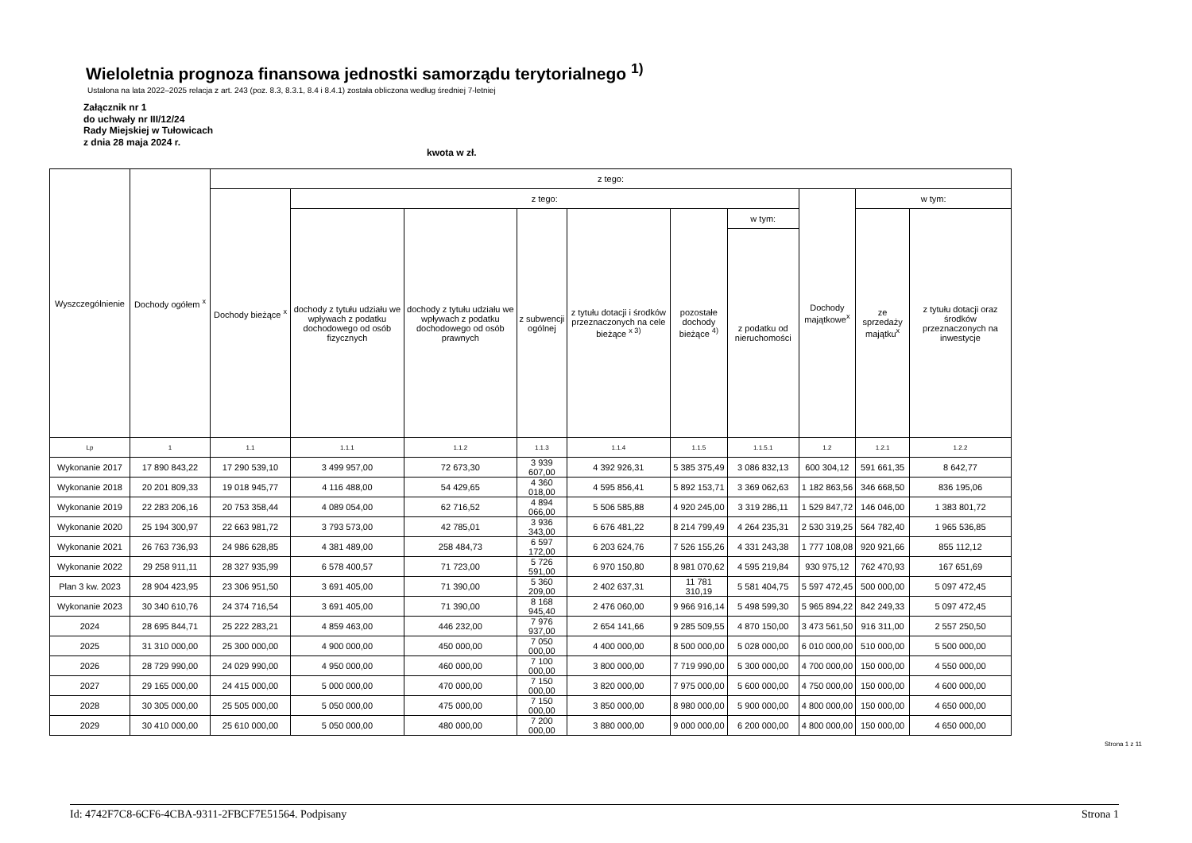Wieloletnia prognoza finansowa jednostki samorządu terytorialnego <sup>1)</sup>
Ustalona na lata 2022–2025 relacja z art. 243 (poz. 8.3, 8.3.1, 8.4 i 8.4.1) została obliczona według średniej 7-letniej
Załącznik nr 1
do uchwały nr III/12/24
Rady Miejskiej w Tułowicach
z dnia 28 maja 2024 r.
kwota w zł.
| Wyszczególnienie | Dochody ogółem <sup>x</sup> | z tego: | | | | | | | | | |
| --- | --- | --- | --- | --- | --- | --- | --- | --- | --- | --- | --- |
| | | Dochody bieżące <sup>x</sup> | z tego: | | | | | | Dochody majątkowe<sup>x</sup> | w tym: | |
| | | | dochody z tytułu udziału we wpływach z podatku dochodowego od osób fizycznych | dochody z tytułu udziału we wpływach z podatku dochodowego od osób prawnych | z subwencji ogólnej | z tytułu dotacji i środków przeznaczonych na cele bieżące <sup>x 3)</sup> | pozostałe dochody bieżące <sup>4)</sup> | w tym: | | ze sprzedaży majątku<sup>x</sup> | z tytułu dotacji oraz środków przeznaczonych na inwestycje |
| | | | | | | | | z podatku od nieruchomości | | | |
| Lp | 1 | 1.1 | 1.1.1 | 1.1.2 | 1.1.3 | 1.1.4 | 1.1.5 | 1.1.5.1 | 1.2 | 1.2.1 | 1.2.2 |
| Wykonanie 2017 | 17 890 843,22 | 17 290 539,10 | 3 499 957,00 | 72 673,30 | 3 939 607,00 | 4 392 926,31 | 5 385 375,49 | 3 086 832,13 | 600 304,12 | 591 661,35 | 8 642,77 |
| Wykonanie 2018 | 20 201 809,33 | 19 018 945,77 | 4 116 488,00 | 54 429,65 | 4 360 018,00 | 4 595 856,41 | 5 892 153,71 | 3 369 062,63 | 1 182 863,56 | 346 668,50 | 836 195,06 |
| Wykonanie 2019 | 22 283 206,16 | 20 753 358,44 | 4 089 054,00 | 62 716,52 | 4 894 066,00 | 5 506 585,88 | 4 920 245,00 | 3 319 286,11 | 1 529 847,72 | 146 046,00 | 1 383 801,72 |
| Wykonanie 2020 | 25 194 300,97 | 22 663 981,72 | 3 793 573,00 | 42 785,01 | 3 936 343,00 | 6 676 481,22 | 8 214 799,49 | 4 264 235,31 | 2 530 319,25 | 564 782,40 | 1 965 536,85 |
| Wykonanie 2021 | 26 763 736,93 | 24 986 628,85 | 4 381 489,00 | 258 484,73 | 6 597 172,00 | 6 203 624,76 | 7 526 155,26 | 4 331 243,38 | 1 777 108,08 | 920 921,66 | 855 112,12 |
| Wykonanie 2022 | 29 258 911,11 | 28 327 935,99 | 6 578 400,57 | 71 723,00 | 5 726 591,00 | 6 970 150,80 | 8 981 070,62 | 4 595 219,84 | 930 975,12 | 762 470,93 | 167 651,69 |
| Plan 3 kw. 2023 | 28 904 423,95 | 23 306 951,50 | 3 691 405,00 | 71 390,00 | 5 360 209,00 | 2 402 637,31 | 11 781 310,19 | 5 581 404,75 | 5 597 472,45 | 500 000,00 | 5 097 472,45 |
| Wykonanie 2023 | 30 340 610,76 | 24 374 716,54 | 3 691 405,00 | 71 390,00 | 8 168 945,40 | 2 476 060,00 | 9 966 916,14 | 5 498 599,30 | 5 965 894,22 | 842 249,33 | 5 097 472,45 |
| 2024 | 28 695 844,71 | 25 222 283,21 | 4 859 463,00 | 446 232,00 | 7 976 937,00 | 2 654 141,66 | 9 285 509,55 | 4 870 150,00 | 3 473 561,50 | 916 311,00 | 2 557 250,50 |
| 2025 | 31 310 000,00 | 25 300 000,00 | 4 900 000,00 | 450 000,00 | 7 050 000,00 | 4 400 000,00 | 8 500 000,00 | 5 028 000,00 | 6 010 000,00 | 510 000,00 | 5 500 000,00 |
| 2026 | 28 729 990,00 | 24 029 990,00 | 4 950 000,00 | 460 000,00 | 7 100 000,00 | 3 800 000,00 | 7 719 990,00 | 5 300 000,00 | 4 700 000,00 | 150 000,00 | 4 550 000,00 |
| 2027 | 29 165 000,00 | 24 415 000,00 | 5 000 000,00 | 470 000,00 | 7 150 000,00 | 3 820 000,00 | 7 975 000,00 | 5 600 000,00 | 4 750 000,00 | 150 000,00 | 4 600 000,00 |
| 2028 | 30 305 000,00 | 25 505 000,00 | 5 050 000,00 | 475 000,00 | 7 150 000,00 | 3 850 000,00 | 8 980 000,00 | 5 900 000,00 | 4 800 000,00 | 150 000,00 | 4 650 000,00 |
| 2029 | 30 410 000,00 | 25 610 000,00 | 5 050 000,00 | 480 000,00 | 7 200 000,00 | 3 880 000,00 | 9 000 000,00 | 6 200 000,00 | 4 800 000,00 | 150 000,00 | 4 650 000,00 |
Strona 1 z 11
Id: 4742F7C8-6CF6-4CBA-9311-2FBCF7E51564. Podpisany Strona 1